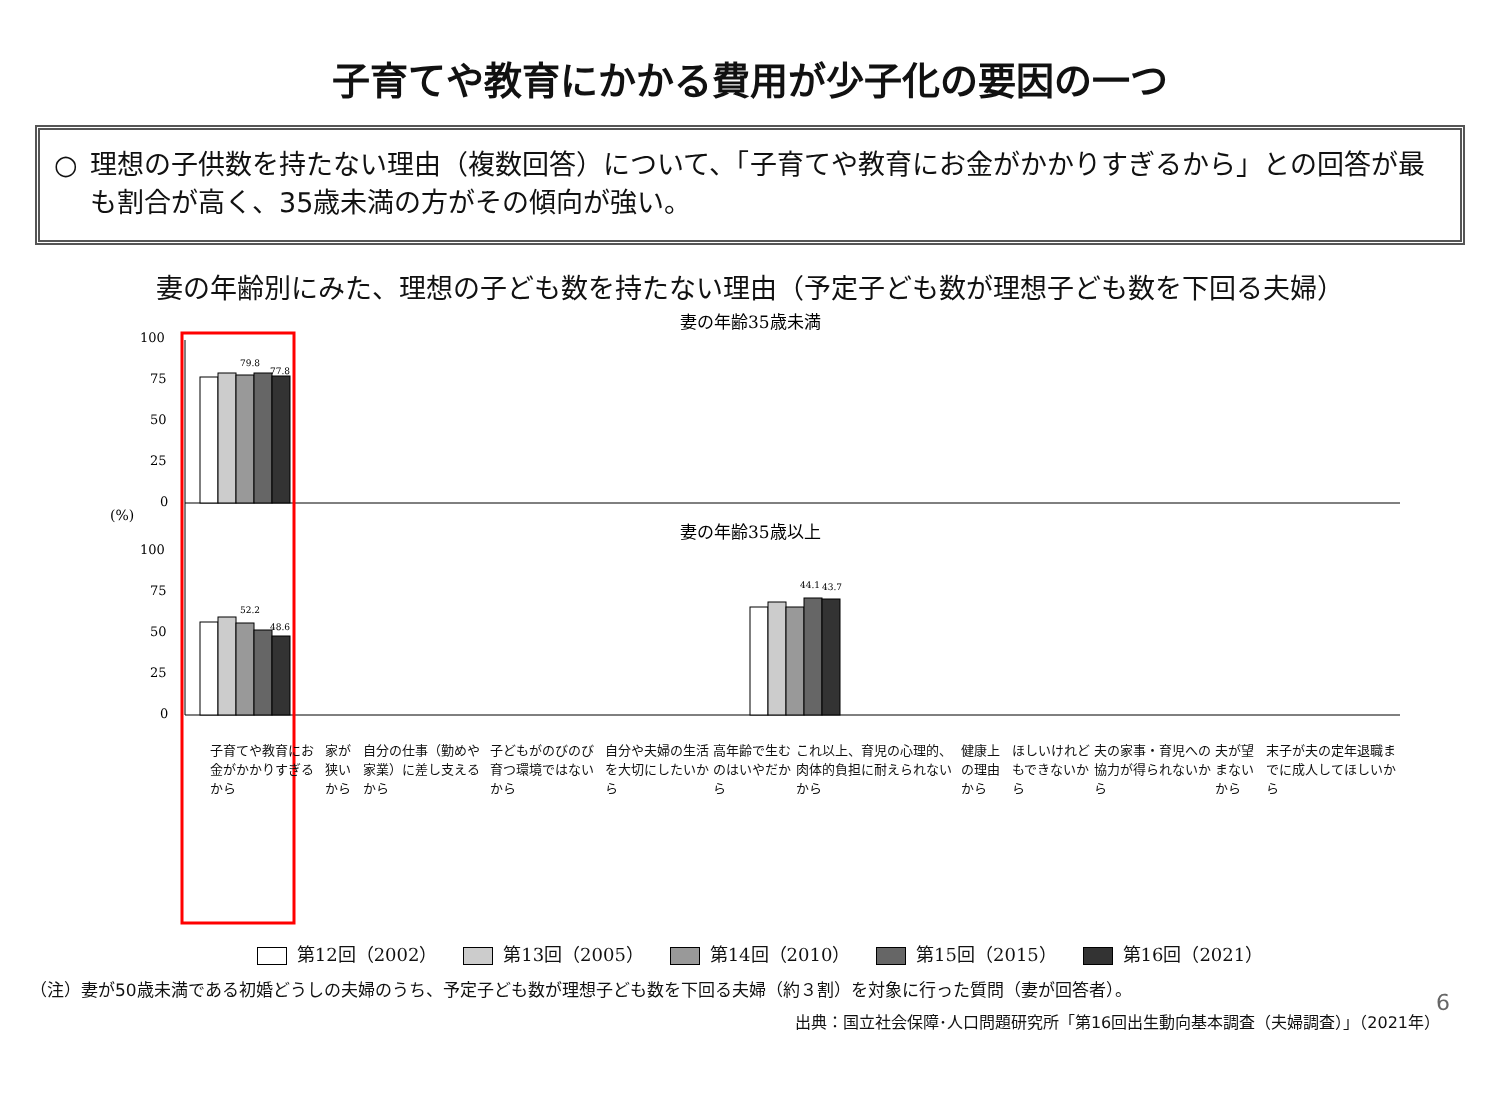子育てや教育にかかる費用が少子化の要因の一つ
○ 理想の子供数を持たない理由（複数回答）について、「子育てや教育にお金がかかりすぎるから」との回答が最も割合が高く、35歳未満の方がその傾向が強い。
妻の年齢別にみた、理想の子ども数を持たない理由（予定子ども数が理想子ども数を下回る夫婦）
妻の年齢35歳未満
妻の年齢35歳以上
(%)
100
75
50
25
0
100
75
50
25
0
79.8
77.8
52.2
48.6
44.1
43.7
子育てや教育にお金がかかりすぎるから 家が狭いから 自分の仕事（勤めや家業）に差し支えるから 子どもがのびのび育つ環境ではないから 自分や夫婦の生活を大切にしたいから 高年齢で生むのはいやだから これ以上、育児の心理的、肉体的負担に耐えられないから 健康上の理由から ほしいけれどもできないから 夫の家事・育児への協力が得られないから 夫が望まないから 末子が夫の定年退職までに成人してほしいから
第12回（2002） 第13回（2005） 第14回（2010） 第15回（2015） 第16回（2021）
（注）妻が50歳未満である初婚どうしの夫婦のうち、予定子ども数が理想子ども数を下回る夫婦（約３割）を対象に行った質問（妻が回答者）。
出典：国立社会保障･人口問題研究所「第16回出生動向基本調査（夫婦調査）」（2021年）
6